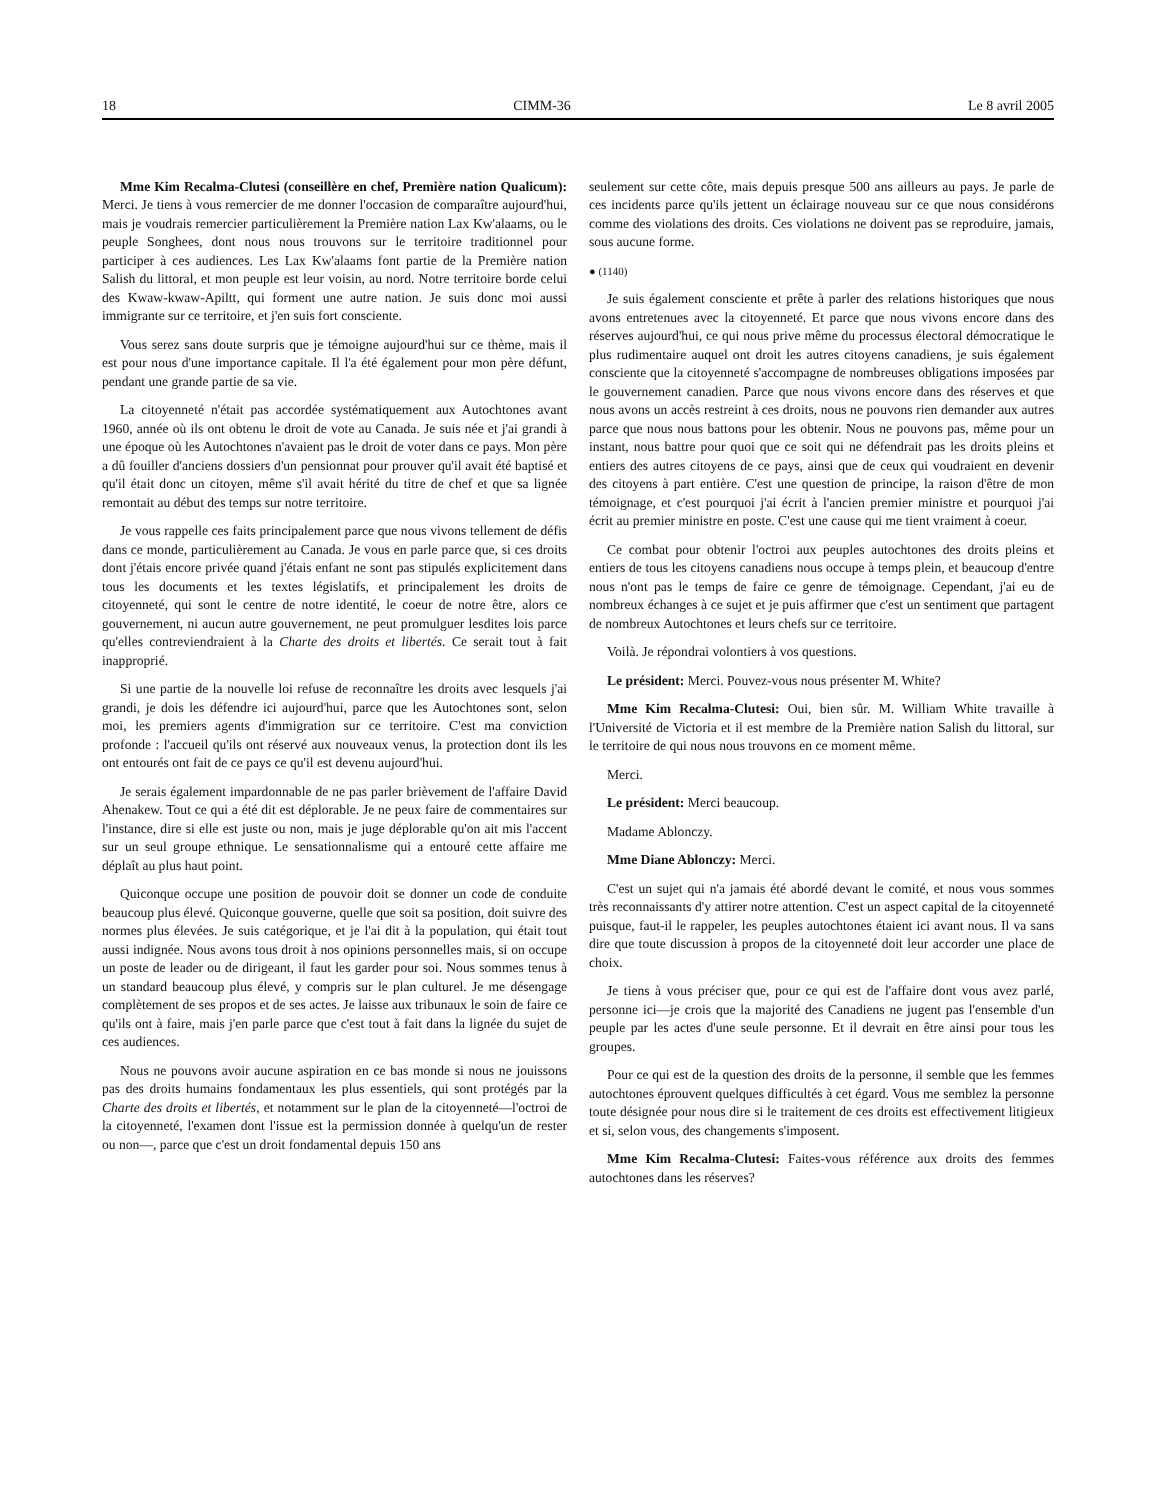18 CIMM-36 Le 8 avril 2005
Mme Kim Recalma-Clutesi (conseillère en chef, Première nation Qualicum): Merci. Je tiens à vous remercier de me donner l'occasion de comparaître aujourd'hui, mais je voudrais remercier particulièrement la Première nation Lax Kw'alaams, ou le peuple Songhees, dont nous nous trouvons sur le territoire traditionnel pour participer à ces audiences. Les Lax Kw'alaams font partie de la Première nation Salish du littoral, et mon peuple est leur voisin, au nord. Notre territoire borde celui des Kwaw-kwaw-Apiltt, qui forment une autre nation. Je suis donc moi aussi immigrante sur ce territoire, et j'en suis fort consciente.
Vous serez sans doute surpris que je témoigne aujourd'hui sur ce thème, mais il est pour nous d'une importance capitale. Il l'a été également pour mon père défunt, pendant une grande partie de sa vie.
La citoyenneté n'était pas accordée systématiquement aux Autochtones avant 1960, année où ils ont obtenu le droit de vote au Canada. Je suis née et j'ai grandi à une époque où les Autochtones n'avaient pas le droit de voter dans ce pays. Mon père a dû fouiller d'anciens dossiers d'un pensionnat pour prouver qu'il avait été baptisé et qu'il était donc un citoyen, même s'il avait hérité du titre de chef et que sa lignée remontait au début des temps sur notre territoire.
Je vous rappelle ces faits principalement parce que nous vivons tellement de défis dans ce monde, particulièrement au Canada. Je vous en parle parce que, si ces droits dont j'étais encore privée quand j'étais enfant ne sont pas stipulés explicitement dans tous les documents et les textes législatifs, et principalement les droits de citoyenneté, qui sont le centre de notre identité, le coeur de notre être, alors ce gouvernement, ni aucun autre gouvernement, ne peut promulguer lesdites lois parce qu'elles contreviendraient à la Charte des droits et libertés. Ce serait tout à fait inapproprié.
Si une partie de la nouvelle loi refuse de reconnaître les droits avec lesquels j'ai grandi, je dois les défendre ici aujourd'hui, parce que les Autochtones sont, selon moi, les premiers agents d'immigration sur ce territoire. C'est ma conviction profonde : l'accueil qu'ils ont réservé aux nouveaux venus, la protection dont ils les ont entourés ont fait de ce pays ce qu'il est devenu aujourd'hui.
Je serais également impardonnable de ne pas parler brièvement de l'affaire David Ahenakew. Tout ce qui a été dit est déplorable. Je ne peux faire de commentaires sur l'instance, dire si elle est juste ou non, mais je juge déplorable qu'on ait mis l'accent sur un seul groupe ethnique. Le sensationnalisme qui a entouré cette affaire me déplaît au plus haut point.
Quiconque occupe une position de pouvoir doit se donner un code de conduite beaucoup plus élevé. Quiconque gouverne, quelle que soit sa position, doit suivre des normes plus élevées. Je suis catégorique, et je l'ai dit à la population, qui était tout aussi indignée. Nous avons tous droit à nos opinions personnelles mais, si on occupe un poste de leader ou de dirigeant, il faut les garder pour soi. Nous sommes tenus à un standard beaucoup plus élevé, y compris sur le plan culturel. Je me désengage complètement de ses propos et de ses actes. Je laisse aux tribunaux le soin de faire ce qu'ils ont à faire, mais j'en parle parce que c'est tout à fait dans la lignée du sujet de ces audiences.
Nous ne pouvons avoir aucune aspiration en ce bas monde si nous ne jouissons pas des droits humains fondamentaux les plus essentiels, qui sont protégés par la Charte des droits et libertés, et notamment sur le plan de la citoyenneté—l'octroi de la citoyenneté, l'examen dont l'issue est la permission donnée à quelqu'un de rester ou non—, parce que c'est un droit fondamental depuis 150 ans
seulement sur cette côte, mais depuis presque 500 ans ailleurs au pays. Je parle de ces incidents parce qu'ils jettent un éclairage nouveau sur ce que nous considérons comme des violations des droits. Ces violations ne doivent pas se reproduire, jamais, sous aucune forme.
● (1140)
Je suis également consciente et prête à parler des relations historiques que nous avons entretenues avec la citoyenneté. Et parce que nous vivons encore dans des réserves aujourd'hui, ce qui nous prive même du processus électoral démocratique le plus rudimentaire auquel ont droit les autres citoyens canadiens, je suis également consciente que la citoyenneté s'accompagne de nombreuses obligations imposées par le gouvernement canadien. Parce que nous vivons encore dans des réserves et que nous avons un accès restreint à ces droits, nous ne pouvons rien demander aux autres parce que nous nous battons pour les obtenir. Nous ne pouvons pas, même pour un instant, nous battre pour quoi que ce soit qui ne défendrait pas les droits pleins et entiers des autres citoyens de ce pays, ainsi que de ceux qui voudraient en devenir des citoyens à part entière. C'est une question de principe, la raison d'être de mon témoignage, et c'est pourquoi j'ai écrit à l'ancien premier ministre et pourquoi j'ai écrit au premier ministre en poste. C'est une cause qui me tient vraiment à coeur.
Ce combat pour obtenir l'octroi aux peuples autochtones des droits pleins et entiers de tous les citoyens canadiens nous occupe à temps plein, et beaucoup d'entre nous n'ont pas le temps de faire ce genre de témoignage. Cependant, j'ai eu de nombreux échanges à ce sujet et je puis affirmer que c'est un sentiment que partagent de nombreux Autochtones et leurs chefs sur ce territoire.
Voilà. Je répondrai volontiers à vos questions.
Le président: Merci. Pouvez-vous nous présenter M. White?
Mme Kim Recalma-Clutesi: Oui, bien sûr. M. William White travaille à l'Université de Victoria et il est membre de la Première nation Salish du littoral, sur le territoire de qui nous nous trouvons en ce moment même.
Merci.
Le président: Merci beaucoup.
Madame Ablonczy.
Mme Diane Ablonczy: Merci.
C'est un sujet qui n'a jamais été abordé devant le comité, et nous vous sommes très reconnaissants d'y attirer notre attention. C'est un aspect capital de la citoyenneté puisque, faut-il le rappeler, les peuples autochtones étaient ici avant nous. Il va sans dire que toute discussion à propos de la citoyenneté doit leur accorder une place de choix.
Je tiens à vous préciser que, pour ce qui est de l'affaire dont vous avez parlé, personne ici—je crois que la majorité des Canadiens ne jugent pas l'ensemble d'un peuple par les actes d'une seule personne. Et il devrait en être ainsi pour tous les groupes.
Pour ce qui est de la question des droits de la personne, il semble que les femmes autochtones éprouvent quelques difficultés à cet égard. Vous me semblez la personne toute désignée pour nous dire si le traitement de ces droits est effectivement litigieux et si, selon vous, des changements s'imposent.
Mme Kim Recalma-Clutesi: Faites-vous référence aux droits des femmes autochtones dans les réserves?